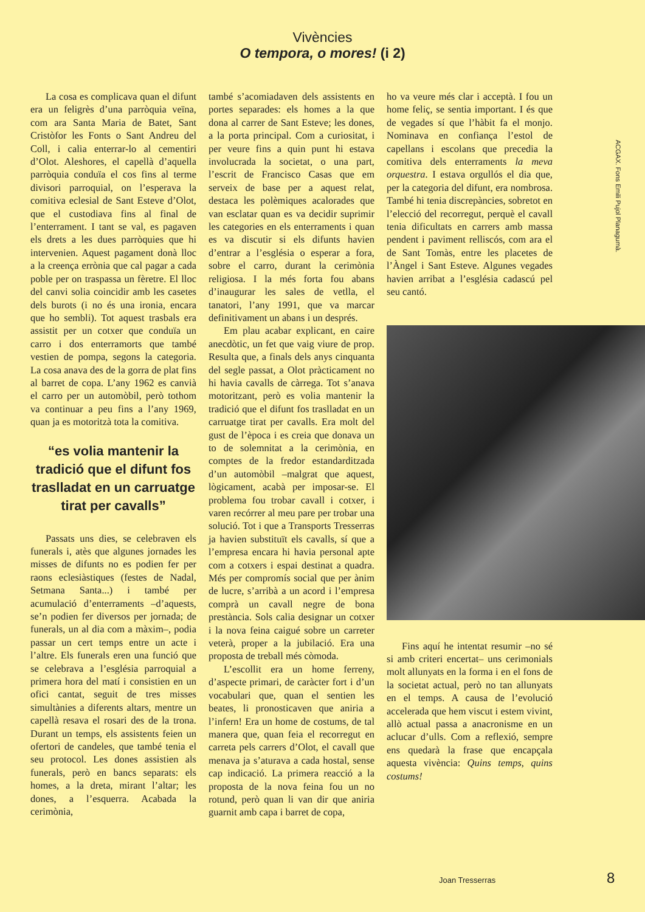Vivències
O tempora, o mores! (i 2)
ACGAX. Fons Emili Pujol Planagumà.
La cosa es complicava quan el difunt era un feligrès d’una parròquia veïna, com ara Santa Maria de Batet, Sant Cristòfor les Fonts o Sant Andreu del Coll, i calia enterrar-lo al cementiri d’Olot. Aleshores, el capellà d’aquella parròquia conduïa el cos fins al terme divisori parroquial, on l’esperava la comitiva eclesial de Sant Esteve d’Olot, que el custodiava fins al final de l’enterrament. I tant se val, es pagaven els drets a les dues parròquies que hi intervenien. Aquest pagament donà lloc a la creença errònia que cal pagar a cada poble per on traspassa un fèretre. El lloc del canvi solia coincidir amb les casetes dels burots (i no és una ironia, encara que ho sembli). Tot aquest trasbals era assistit per un cotxer que conduïa un carro i dos enterramorts que també vestien de pompa, segons la categoria. La cosa anava des de la gorra de plat fins al barret de copa. L’any 1962 es canvià el carro per un automòbil, però tothom va continuar a peu fins a l’any 1969, quan ja es motoritzà tota la comitiva.
“es volia mantenir la tradició que el difunt fos traslladat en un carruatge tirat per cavalls”
Passats uns dies, se celebraven els funerals i, atès que algunes jornades les misses de difunts no es podien fer per raons eclesiàstiques (festes de Nadal, Setmana Santa...) i també per acumulació d’enterraments –d’aquests, se’n podien fer diversos per jornada; de funerals, un al dia com a màxim–, podia passar un cert temps entre un acte i l’altre. Els funerals eren una funció que se celebrava a l’església parroquial a primera hora del matí i consistien en un ofici cantat, seguit de tres misses simultànies a diferents altars, mentre un capellà resava el rosari des de la trona. Durant un temps, els assistents feien un ofertori de candeles, que també tenia el seu protocol. Les dones assistien als funerals, però en bancs separats: els homes, a la dreta, mirant l’altar; les dones, a l’esquerra. Acabada la cerimònia,
també s’acomiadaven dels assistents en portes separades: els homes a la que dona al carrer de Sant Esteve; les dones, a la porta principal. Com a curiositat, i per veure fins a quin punt hi estava involucrada la societat, o una part, l’escrit de Francisco Casas que em serveix de base per a aquest relat, destaca les polèmiques acalorades que van esclatar quan es va decidir suprimir les categories en els enterraments i quan es va discutir si els difunts havien d’entrar a l’església o esperar a fora, sobre el carro, durant la cerimònia religiosa. I la més forta fou abans d’inaugurar les sales de vetlla, el tanatori, l’any 1991, que va marcar definitivament un abans i un després.
Em plau acabar explicant, en caire anecdòtic, un fet que vaig viure de prop. Resulta que, a finals dels anys cinquanta del segle passat, a Olot pràcticament no hi havia cavalls de càrrega. Tot s’anava motoritzant, però es volia mantenir la tradició que el difunt fos traslladat en un carruatge tirat per cavalls. Era molt del gust de l’època i es creia que donava un to de solemnitat a la cerimònia, en comptes de la fredor estandarditzada d’un automòbil –malgrat que aquest, lògicament, acabà per imposar-se. El problema fou trobar cavall i cotxer, i varen recórrer al meu pare per trobar una solució. Tot i que a Transports Tresserras ja havien substituït els cavalls, sí que a l’empresa encara hi havia personal apte com a cotxers i espai destinat a quadra. Més per compromís social que per ànim de lucre, s’arribà a un acord i l’empresa comprà un cavall negre de bona prestància. Sols calia designar un cotxer i la nova feina caigué sobre un carreter veterà, proper a la jubilació. Era una proposta de treball més còmoda.
L’escollit era un home ferreny, d’aspecte primari, de caràcter fort i d’un vocabulari que, quan el sentien les beates, li pronosticaven que aniria a l’infern! Era un home de costums, de tal manera que, quan feia el recorregut en carreta pels carrers d’Olot, el cavall que menava ja s’aturava a cada hostal, sense cap indicació. La primera reacció a la proposta de la nova feina fou un no rotund, però quan li van dir que aniria guarnit amb capa i barret de copa,
ho va veure més clar i acceptà. I fou un home feliç, se sentia important. I és que de vegades sí que l’hàbit fa el monjo. Nominava en confiança l’estol de capellans i escolans que precedia la comitiva dels enterraments la meva orquestra. I estava orgullós el dia que, per la categoria del difunt, era nombrosa. També hi tenia discrepàncies, sobretot en l’elecció del recorregut, perquè el cavall tenia dificultats en carrers amb massa pendent i paviment relliscós, com ara el de Sant Tomàs, entre les placetes de l’Àngel i Sant Esteve. Algunes vegades havien arribat a l’església cadascú pel seu cantó.
Fins aquí he intentat resumir –no sé si amb criteri encertat– uns cerimonials molt allunyats en la forma i en el fons de la societat actual, però no tan allunyats en el temps. A causa de l’evolució accelerada que hem viscut i estem vivint, allò actual passa a anacronisme en un aclucar d’ulls. Com a reflexió, sempre ens quedarà la frase que encapçala aquesta vivència: Quins temps, quins costums!
Joan Tresserras 8